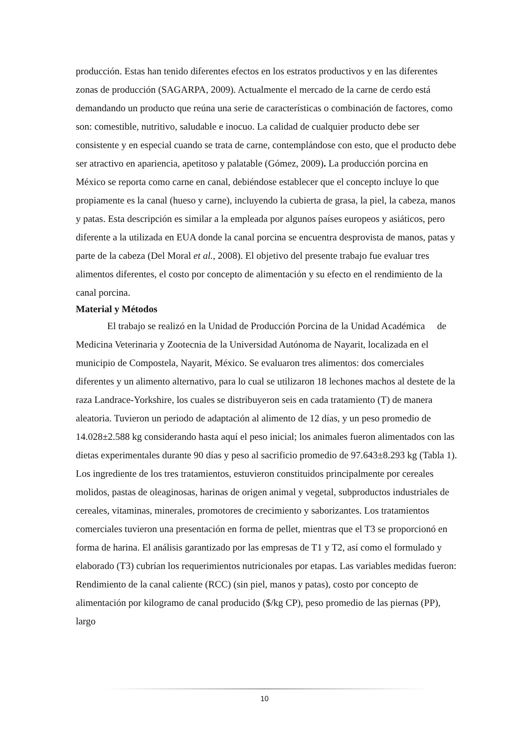producción. Estas han tenido diferentes efectos en los estratos productivos y en las diferentes zonas de producción (SAGARPA, 2009). Actualmente el mercado de la carne de cerdo está demandando un producto que reúna una serie de características o combinación de factores, como son: comestible, nutritivo, saludable e inocuo. La calidad de cualquier producto debe ser consistente y en especial cuando se trata de carne, contemplándose con esto, que el producto debe ser atractivo en apariencia, apetitoso y palatable (Gómez, 2009). La producción porcina en México se reporta como carne en canal, debiéndose establecer que el concepto incluye lo que propiamente es la canal (hueso y carne), incluyendo la cubierta de grasa, la piel, la cabeza, manos y patas. Esta descripción es similar a la empleada por algunos países europeos y asiáticos, pero diferente a la utilizada en EUA donde la canal porcina se encuentra desprovista de manos, patas y parte de la cabeza (Del Moral et al., 2008). El objetivo del presente trabajo fue evaluar tres alimentos diferentes, el costo por concepto de alimentación y su efecto en el rendimiento de la canal porcina.
Material y Métodos
El trabajo se realizó en la Unidad de Producción Porcina de la Unidad Académica de Medicina Veterinaria y Zootecnia de la Universidad Autónoma de Nayarit, localizada en el municipio de Compostela, Nayarit, México. Se evaluaron tres alimentos: dos comerciales diferentes y un alimento alternativo, para lo cual se utilizaron 18 lechones machos al destete de la raza Landrace-Yorkshire, los cuales se distribuyeron seis en cada tratamiento (T) de manera aleatoria. Tuvieron un periodo de adaptación al alimento de 12 días, y un peso promedio de 14.028±2.588 kg considerando hasta aquí el peso inicial; los animales fueron alimentados con las dietas experimentales durante 90 días y peso al sacrificio promedio de 97.643±8.293 kg (Tabla 1). Los ingrediente de los tres tratamientos, estuvieron constituidos principalmente por cereales molidos, pastas de oleaginosas, harinas de origen animal y vegetal, subproductos industriales de cereales, vitaminas, minerales, promotores de crecimiento y saborizantes. Los tratamientos comerciales tuvieron una presentación en forma de pellet, mientras que el T3 se proporcionó en forma de harina. El análisis garantizado por las empresas de T1 y T2, así como el formulado y elaborado (T3) cubrían los requerimientos nutricionales por etapas. Las variables medidas fueron: Rendimiento de la canal caliente (RCC) (sin piel, manos y patas), costo por concepto de alimentación por kilogramo de canal producido ($/kg CP), peso promedio de las piernas (PP), largo
10